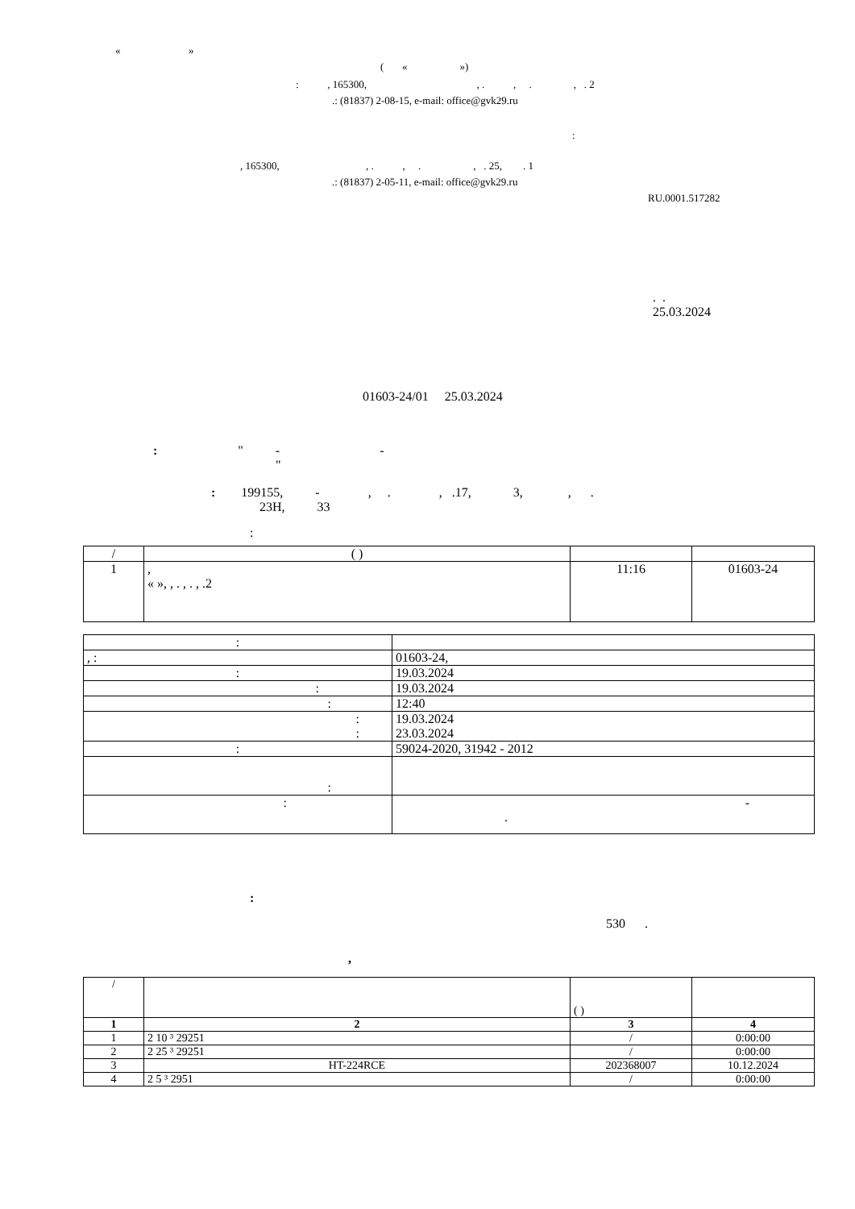« »
( « »)
: , 165300, , . , . , . 2
.: (81837) 2-08-15, e-mail: office@gvk29.ru
:
, 165300, , . , . , . 25, . 1
.: (81837) 2-05-11, e-mail: office@gvk29.ru
RU.0001.517282
. . 25.03.2024
01603-24/01 25.03.2024
: " - - "
: 199155, - , . , .17, 3, , . 23Н, 33
:
| / | ( ) | | |
| 1 | , « », , . , . , .2 | 11:16 | 01603-24 |
| : | |
| , : | 01603-24, |
| : | 19.03.2024 |
| : | 19.03.2024 |
| : | 12:40 |
| : : | 19.03.2024 23.03.2024 |
| : | 59024-2020, 31942 - 2012 |
| : | |
| : | - . |
:
530 .
,
| / | | ( ) | |
| 1 | 2 | 3 | 4 |
| 1 | 2 10 ³ 29251 | / | 0:00:00 |
| 2 | 2 25 ³ 29251 | / | 0:00:00 |
| 3 | HT-224RCE | 202368007 | 10.12.2024 |
| 4 | 2 5 ³ 2951 | / | 0:00:00 |